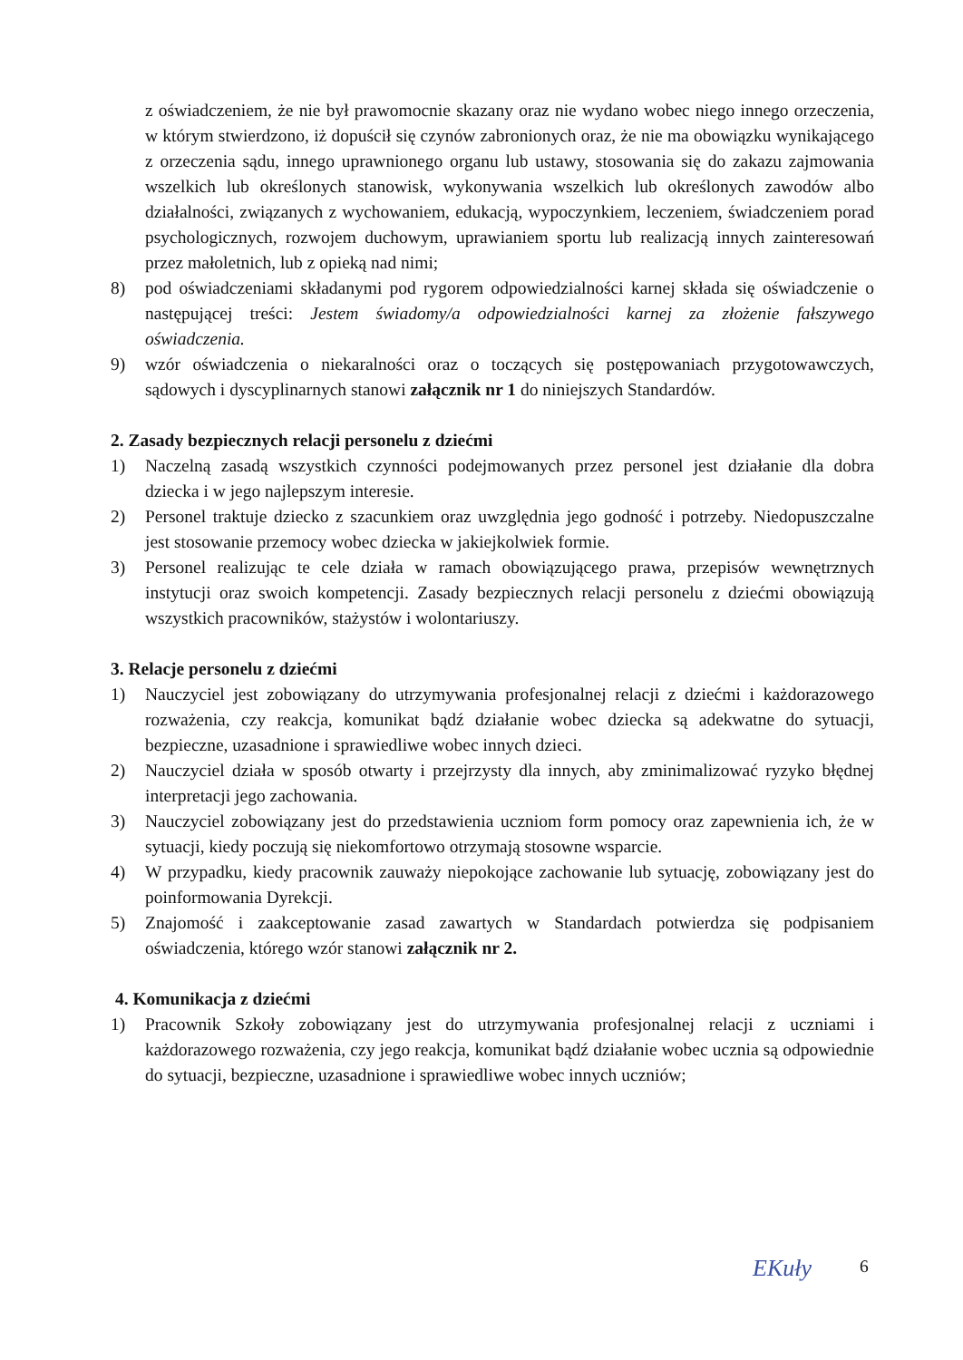z oświadczeniem, że nie był prawomocnie skazany oraz nie wydano wobec niego innego orzeczenia, w którym stwierdzono, iż dopuścił się czynów zabronionych oraz, że nie ma obowiązku wynikającego z orzeczenia sądu, innego uprawnionego organu lub ustawy, stosowania się do zakazu zajmowania wszelkich lub określonych stanowisk, wykonywania wszelkich lub określonych zawodów albo działalności, związanych z wychowaniem, edukacją, wypoczynkiem, leczeniem, świadczeniem porad psychologicznych, rozwojem duchowym, uprawianiem sportu lub realizacją innych zainteresowań przez małoletnich, lub z opieką nad nimi;
8) pod oświadczeniami składanymi pod rygorem odpowiedzialności karnej składa się oświadczenie o następującej treści: Jestem świadomy/a odpowiedzialności karnej za złożenie fałszywego oświadczenia.
9) wzór oświadczenia o niekaralności oraz o toczących się postępowaniach przygotowawczych, sądowych i dyscyplinarnych stanowi załącznik nr 1 do niniejszych Standardów.
2. Zasady bezpiecznych relacji personelu z dziećmi
1) Naczelną zasadą wszystkich czynności podejmowanych przez personel jest działanie dla dobra dziecka i w jego najlepszym interesie.
2) Personel traktuje dziecko z szacunkiem oraz uwzględnia jego godność i potrzeby. Niedopuszczalne jest stosowanie przemocy wobec dziecka w jakiejkolwiek formie.
3) Personel realizując te cele działa w ramach obowiązującego prawa, przepisów wewnętrznych instytucji oraz swoich kompetencji. Zasady bezpiecznych relacji personelu z dziećmi obowiązują wszystkich pracowników, stażystów i wolontariuszy.
3. Relacje personelu z dziećmi
1) Nauczyciel jest zobowiązany do utrzymywania profesjonalnej relacji z dziećmi i każdorazowego rozważenia, czy reakcja, komunikat bądź działanie wobec dziecka są adekwatne do sytuacji, bezpieczne, uzasadnione i sprawiedliwe wobec innych dzieci.
2) Nauczyciel działa w sposób otwarty i przejrzysty dla innych, aby zminimalizować ryzyko błędnej interpretacji jego zachowania.
3) Nauczyciel zobowiązany jest do przedstawienia uczniom form pomocy oraz zapewnienia ich, że w sytuacji, kiedy poczują się niekomfortowo otrzymają stosowne wsparcie.
4) W przypadku, kiedy pracownik zauważy niepokojące zachowanie lub sytuację, zobowiązany jest do poinformowania Dyrekcji.
5) Znajomość i zaakceptowanie zasad zawartych w Standardach potwierdza się podpisaniem oświadczenia, którego wzór stanowi załącznik nr 2.
4. Komunikacja z dziećmi
1) Pracownik Szkoły zobowiązany jest do utrzymywania profesjonalnej relacji z uczniami i każdorazowego rozważenia, czy jego reakcja, komunikat bądź działanie wobec ucznia są odpowiednie do sytuacji, bezpieczne, uzasadnione i sprawiedliwe wobec innych uczniów;
6
EKuły